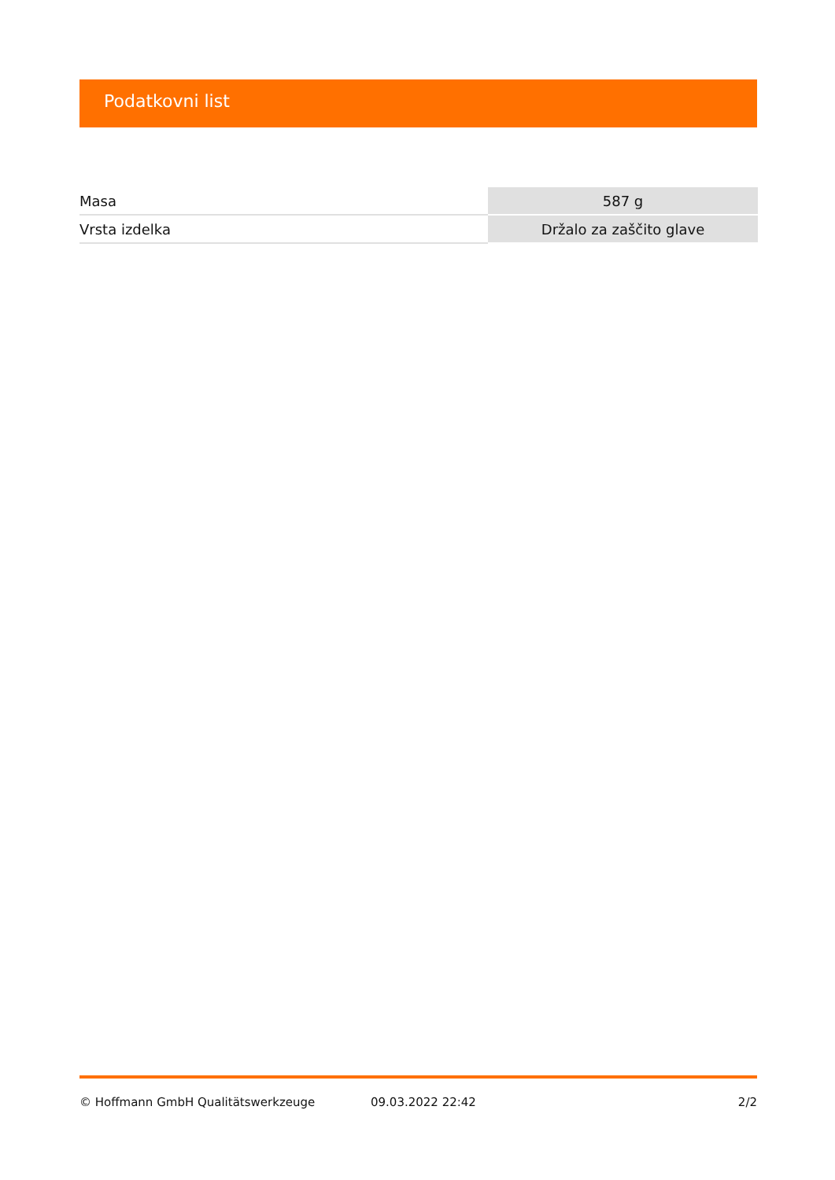Podatkovni list
| Masa | 587 g |
| Vrsta izdelka | Držalo za zaščito glave |
© Hoffmann GmbH Qualitätswerkzeuge 09.03.2022 22:42 2/2